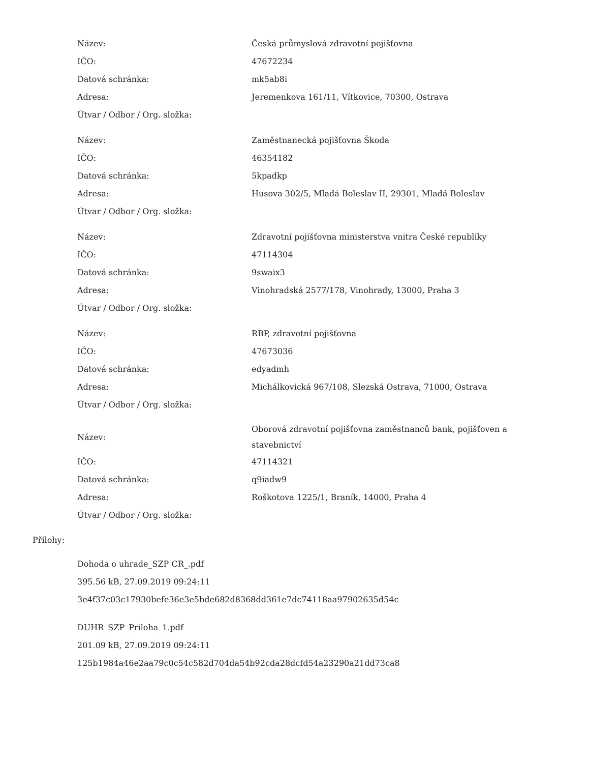| Název: | Česká průmyslová zdravotní pojišťovna |
| IČO: | 47672234 |
| Datová schránka: | mk5ab8i |
| Adresa: | Jeremenkova 161/11, Vítkovice, 70300, Ostrava |
| Útvar / Odbor / Org. složka: | |
| Název: | Zaměstnanecká pojišťovna Škoda |
| IČO: | 46354182 |
| Datová schránka: | 5kpadkp |
| Adresa: | Husova 302/5, Mladá Boleslav II, 29301, Mladá Boleslav |
| Útvar / Odbor / Org. složka: | |
| Název: | Zdravotní pojišťovna ministerstva vnitra České republiky |
| IČO: | 47114304 |
| Datová schránka: | 9swaix3 |
| Adresa: | Vinohradská 2577/178, Vinohrady, 13000, Praha 3 |
| Útvar / Odbor / Org. složka: | |
| Název: | RBP, zdravotní pojišťovna |
| IČO: | 47673036 |
| Datová schránka: | edyadmh |
| Adresa: | Michálkovická 967/108, Slezská Ostrava, 71000, Ostrava |
| Útvar / Odbor / Org. složka: | |
| Název: | Oborová zdravotní pojišťovna zaměstnanců bank, pojišťoven a stavebnictví |
| IČO: | 47114321 |
| Datová schránka: | q9iadw9 |
| Adresa: | Roškotova 1225/1, Braník, 14000, Praha 4 |
| Útvar / Odbor / Org. složka: | |
Přílohy:
Dohoda o uhrade_SZP CR_.pdf
395.56 kB, 27.09.2019 09:24:11
3e4f37c03c17930befe36e3e5bde682d8368dd361e7dc74118aa97902635d54c
DUHR_SZP_Priloha_1.pdf
201.09 kB, 27.09.2019 09:24:11
125b1984a46e2aa79c0c54c582d704da54b92cda28dcfd54a23290a21dd73ca8